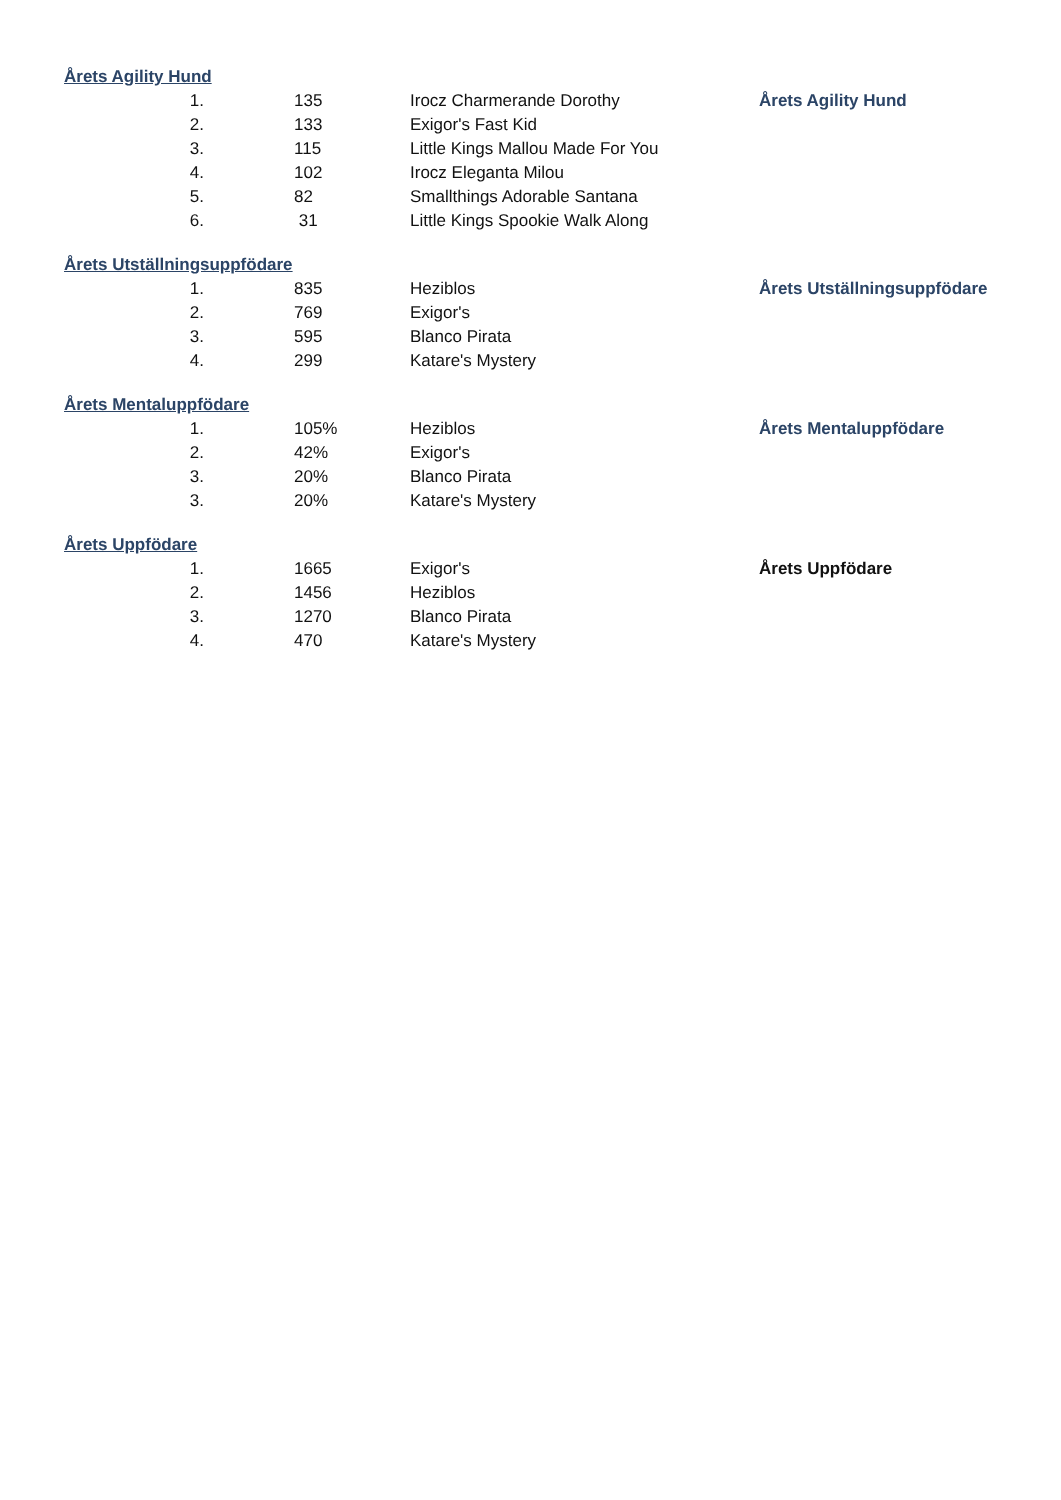| Årets Agility Hund | | | |
| 1. | 135 | Irocz Charmerande Dorothy | Årets Agility Hund |
| 2. | 133 | Exigor's Fast Kid | |
| 3. | 115 | Little Kings Mallou Made For You | |
| 4. | 102 | Irocz Eleganta Milou | |
| 5. | 82 | Smallthings Adorable Santana | |
| 6. | 31 | Little Kings Spookie Walk Along | |
| Årets Utställningsuppfödare | | | |
| 1. | 835 | Heziblos | Årets Utställningsuppfödare |
| 2. | 769 | Exigor's | |
| 3. | 595 | Blanco Pirata | |
| 4. | 299 | Katare's Mystery | |
| Årets Mentaluppfödare | | | |
| 1. | 105% | Heziblos | Årets Mentaluppfödare |
| 2. | 42% | Exigor's | |
| 3. | 20% | Blanco Pirata | |
| 3. | 20% | Katare's Mystery | |
| Årets Uppfödare | | | |
| 1. | 1665 | Exigor's | Årets Uppfödare |
| 2. | 1456 | Heziblos | |
| 3. | 1270 | Blanco Pirata | |
| 4. | 470 | Katare's Mystery | |